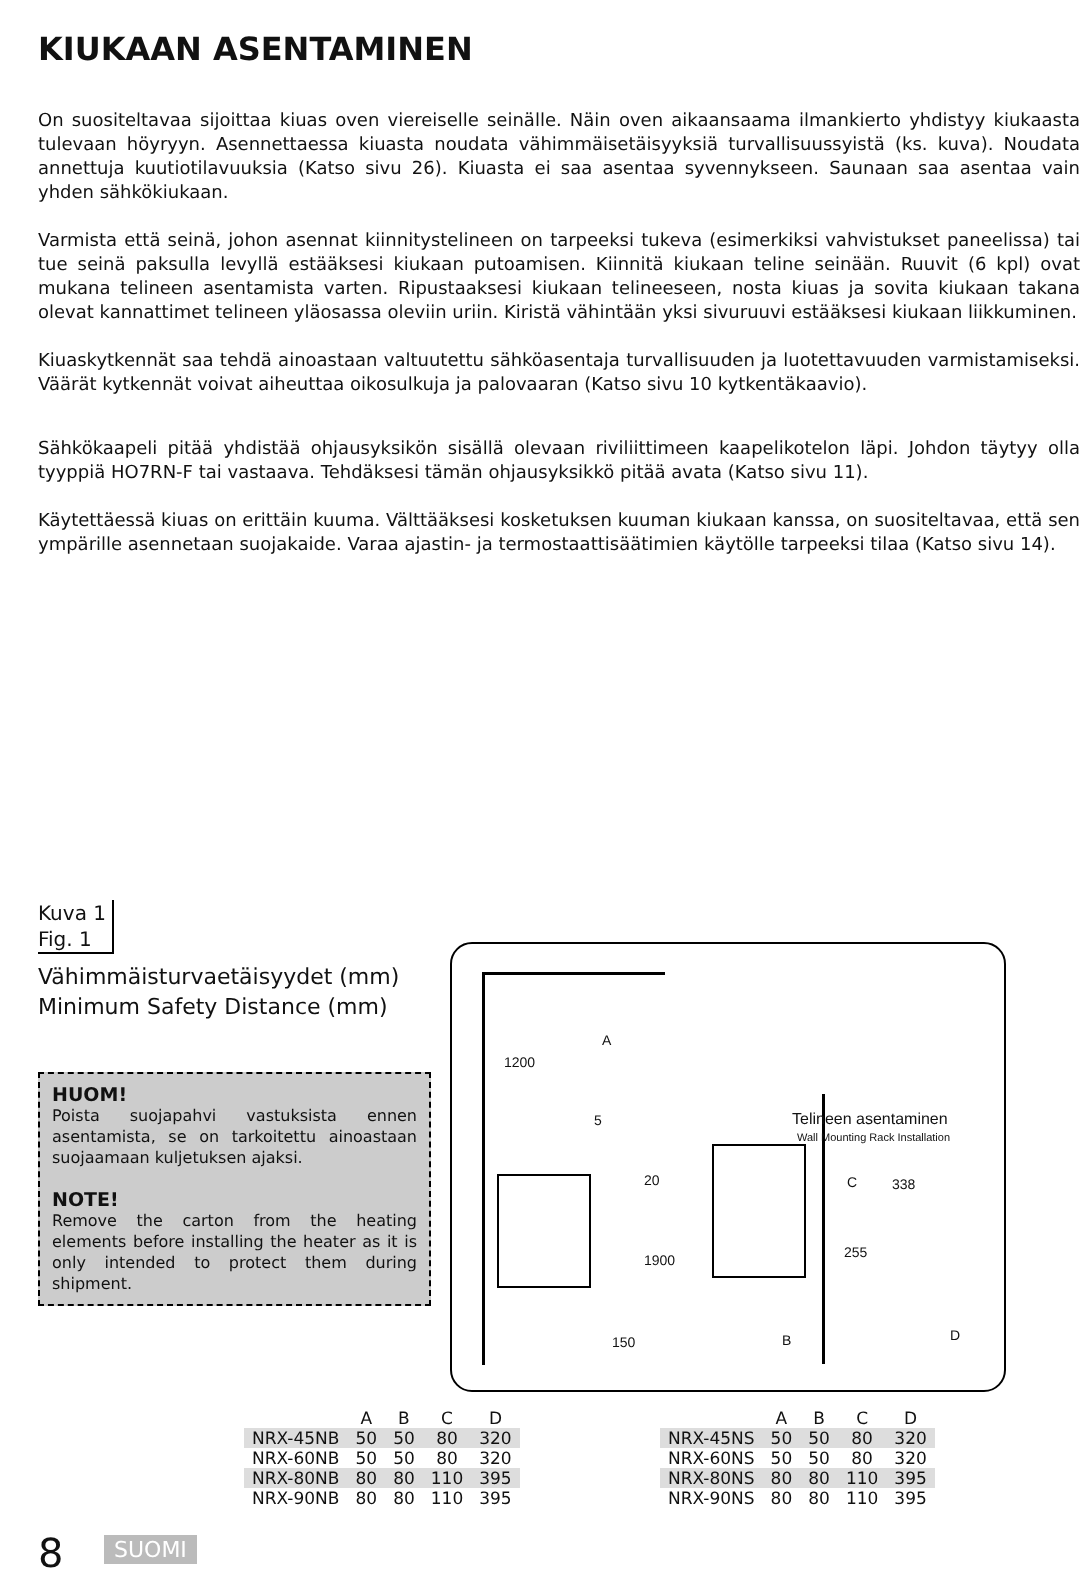KIUKAAN ASENTAMINEN
On suositeltavaa sijoittaa kiuas oven viereiselle seinälle. Näin oven aikaansaama ilmankierto yhdistyy kiukaasta tulevaan höyryyn. Asennettaessa kiuasta noudata vähimmäisetäisyyksiä turvallisuussyistä (ks. kuva). Noudata annettuja kuutiotilavuuksia (Katso sivu 26). Kiuasta ei saa asentaa syvennykseen. Saunaan saa asentaa vain yhden sähkökiukaan.
Varmista että seinä, johon asennat kiinnitystelineen on tarpeeksi tukeva (esimerkiksi vahvistukset paneelissa) tai tue seinä paksulla levyllä estääksesi kiukaan putoamisen. Kiinnitä kiukaan teline seinään. Ruuvit (6 kpl) ovat mukana telineen asentamista varten. Ripustaaksesi kiukaan telineeseen, nosta kiuas ja sovita kiukaan takana olevat kannattimet telineen yläosassa oleviin uriin. Kiristä vähintään yksi sivuruuvi estääksesi kiukaan liikkuminen.
Kiuaskytkennät saa tehdä ainoastaan valtuutettu sähköasentaja turvallisuuden ja luotettavuuden varmistamiseksi. Väärät kytkennät voivat aiheuttaa oikosulkuja ja palovaaran (Katso sivu 10 kytkentäkaavio).
Sähkökaapeli pitää yhdistää ohjausyksikön sisällä olevaan riviliittimeen kaapelikotelon läpi. Johdon täytyy olla tyyppiä HO7RN-F tai vastaava. Tehdäksesi tämän ohjausyksikkö pitää avata (Katso sivu 11).
Käytettäessä kiuas on erittäin kuuma. Välttääksesi kosketuksen kuuman kiukaan kanssa, on suositeltavaa, että sen ympärille asennetaan suojakaide. Varaa ajastin- ja termostaattisäätimien käytölle tarpeeksi tilaa (Katso sivu 14).
Kuva 1
Fig. 1
Vähimmäisturvaetäisyydet (mm)
Minimum Safety Distance (mm)
HUOM!
Poista suojapahvi vastuksista ennen asentamista, se on tarkoitettu ainoastaan suojaamaan kuljetuksen ajaksi.
NOTE!
Remove the carton from the heating elements before installing the heater as it is only intended to protect them during shipment.
A
5
1200
20
1900
150 B
Telineen asentaminen
Wall Mounting Rack Installation
C 338
255
D
| | A | B | C | D |
| --- | --- | --- | --- | --- |
| NRX-45NB | 50 | 50 | 80 | 320 |
| NRX-60NB | 50 | 50 | 80 | 320 |
| NRX-80NB | 80 | 80 | 110 | 395 |
| NRX-90NB | 80 | 80 | 110 | 395 |
| | A | B | C | D |
| --- | --- | --- | --- | --- |
| NRX-45NS | 50 | 50 | 80 | 320 |
| NRX-60NS | 50 | 50 | 80 | 320 |
| NRX-80NS | 80 | 80 | 110 | 395 |
| NRX-90NS | 80 | 80 | 110 | 395 |
8 SUOMI